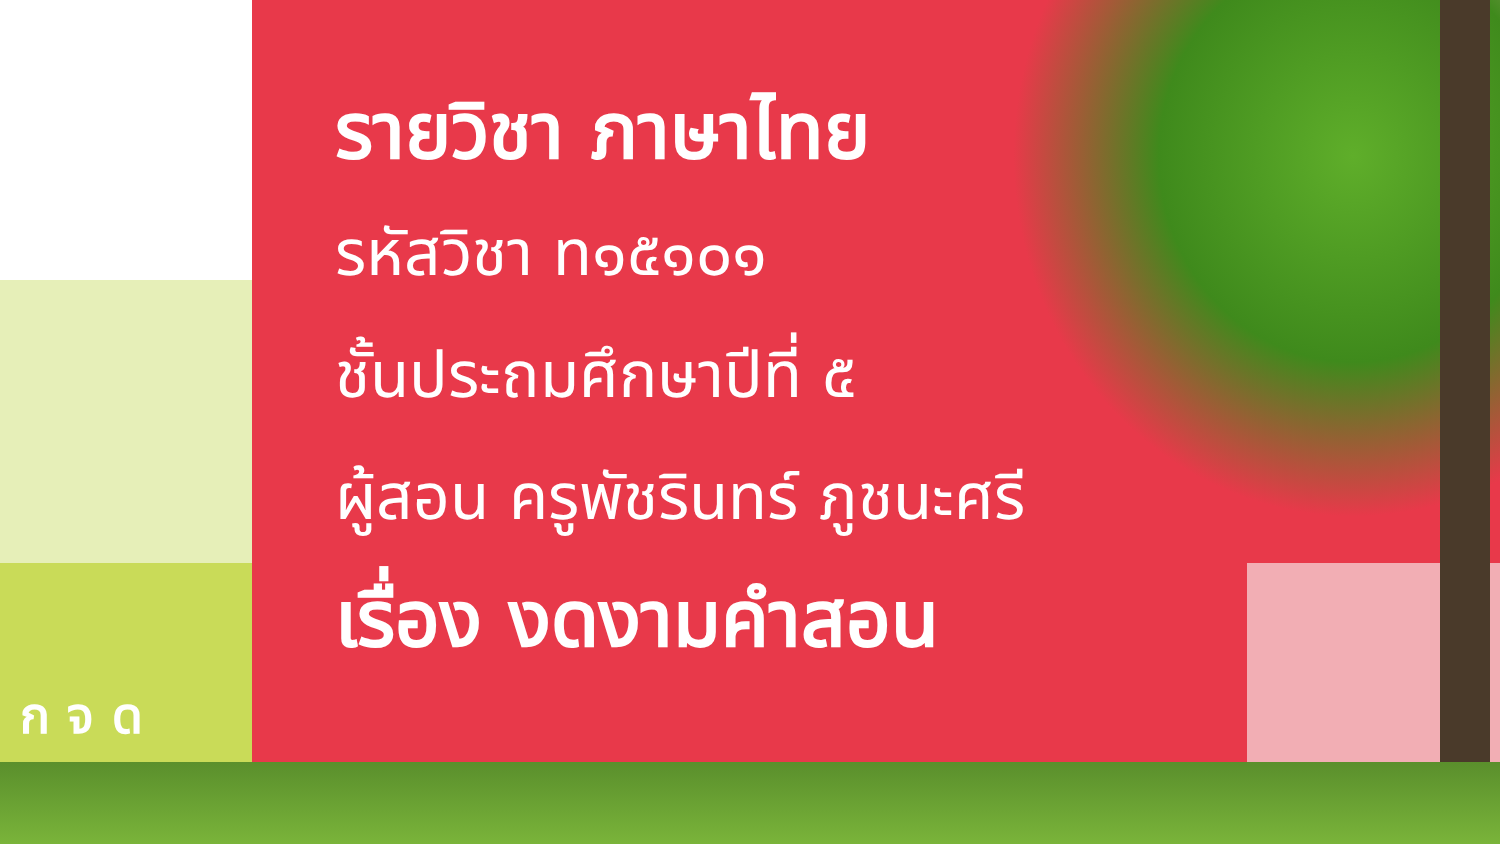รายวิชา ภาษาไทย
รหัสวิชา ท๑๕๑๐๑
ชั้นประถมศึกษาปีที่ ๕
ผู้สอน ครูพัชรินทร์ ภูชนะศรี
เรื่อง งดงามคำสอน
ก จ ด